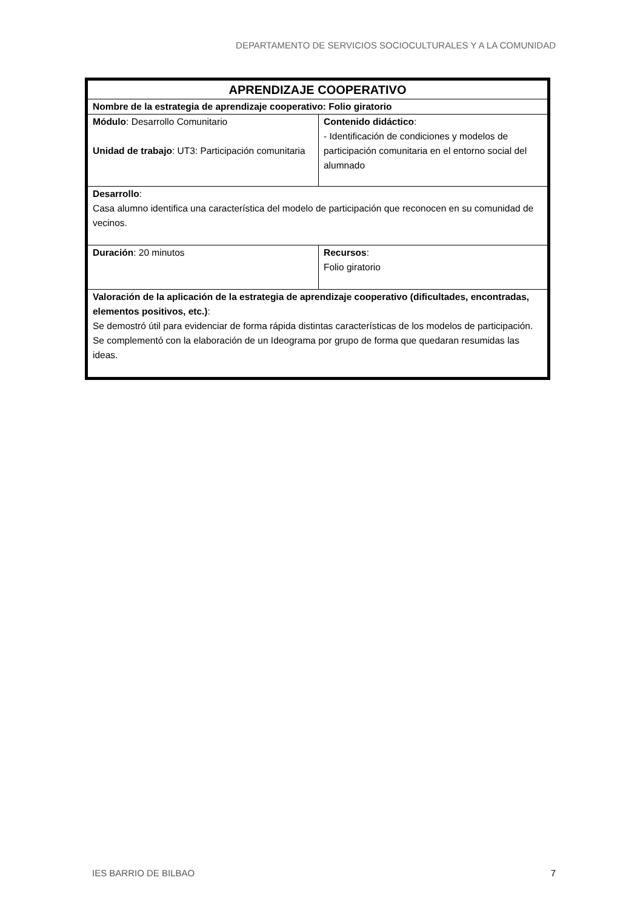DEPARTAMENTO DE SERVICIOS SOCIOCULTURALES Y A LA COMUNIDAD
| APRENDIZAJE COOPERATIVO | |
| Nombre de la estrategia de aprendizaje cooperativo: Folio giratorio | |
| Módulo : Desarrollo Comunitario Unidad de trabajo : UT3: Participación comunitaria | Contenido didáctico : - Identificación de condiciones y modelos de participación comunitaria en el entorno social del alumnado |
| Desarrollo : Casa alumno identifica una característica del modelo de participación que reconocen en su comunidad de vecinos. | |
| Duración : 20 minutos | Recursos : Folio giratorio |
| Valoración de la aplicación de la estrategia de aprendizaje cooperativo (dificultades, encontradas, elementos positivos, etc.) : Se demostró útil para evidenciar de forma rápida distintas características de los modelos de participación. Se complementó con la elaboración de un Ideograma por grupo de forma que quedaran resumidas las ideas. | |
IES BARRIO DE BILBAO 7